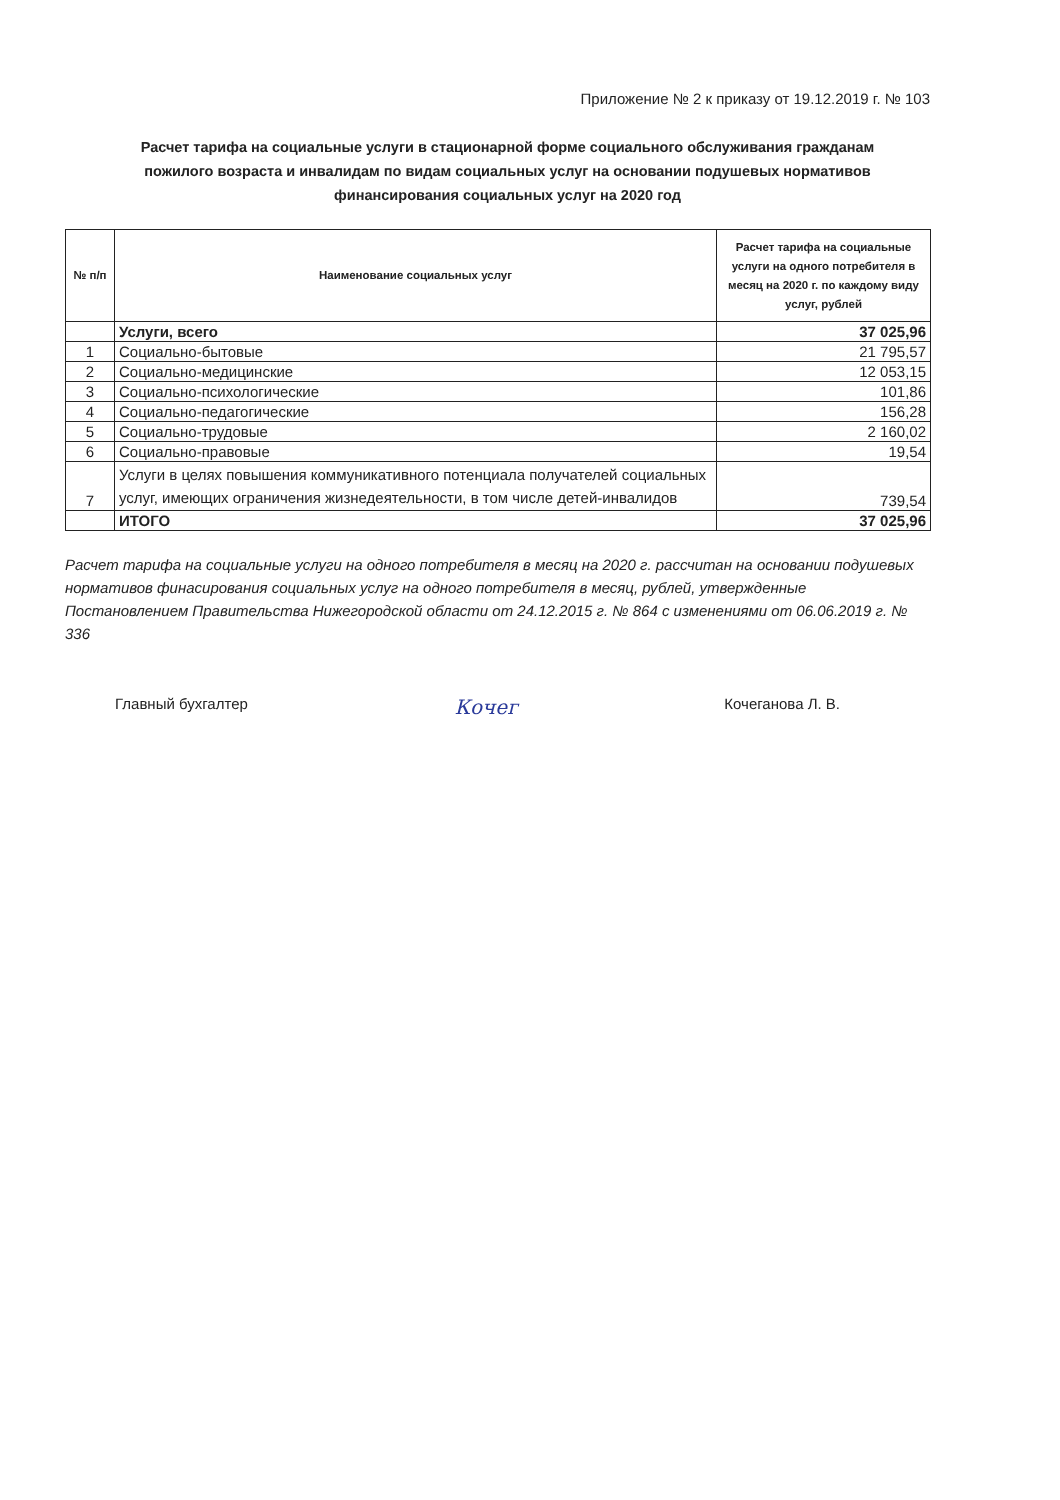Приложение № 2 к приказу от 19.12.2019 г. № 103
Расчет тарифа на социальные услуги в стационарной форме социального обслуживания гражданам пожилого возраста и инвалидам по видам социальных услуг на основании подушевых нормативов финансирования социальных услуг на 2020 год
| № п/п | Наименование социальных услуг | Расчет тарифа на социальные услуги на одного потребителя в месяц на 2020 г. по каждому виду услуг, рублей |
| --- | --- | --- |
| | Услуги, всего | 37 025,96 |
| 1 | Социально-бытовые | 21 795,57 |
| 2 | Социально-медицинские | 12 053,15 |
| 3 | Социально-психологические | 101,86 |
| 4 | Социально-педагогические | 156,28 |
| 5 | Социально-трудовые | 2 160,02 |
| 6 | Социально-правовые | 19,54 |
| 7 | Услуги в целях повышения коммуникативного потенциала получателей социальных услуг, имеющих ограничения жизнедеятельности, в том числе детей-инвалидов | 739,54 |
| | ИТОГО | 37 025,96 |
Расчет тарифа на социальные услуги на одного потребителя в месяц на 2020 г. рассчитан на основании подушевых нормативов финасирования социальных услуг на одного потребителя в месяц, рублей, утвержденные Постановлением Правительства Нижегородской области от 24.12.2015 г. № 864 с изменениями от 06.06.2019 г. № 336
Главный бухгалтер Кочег Кочеганова Л. В.